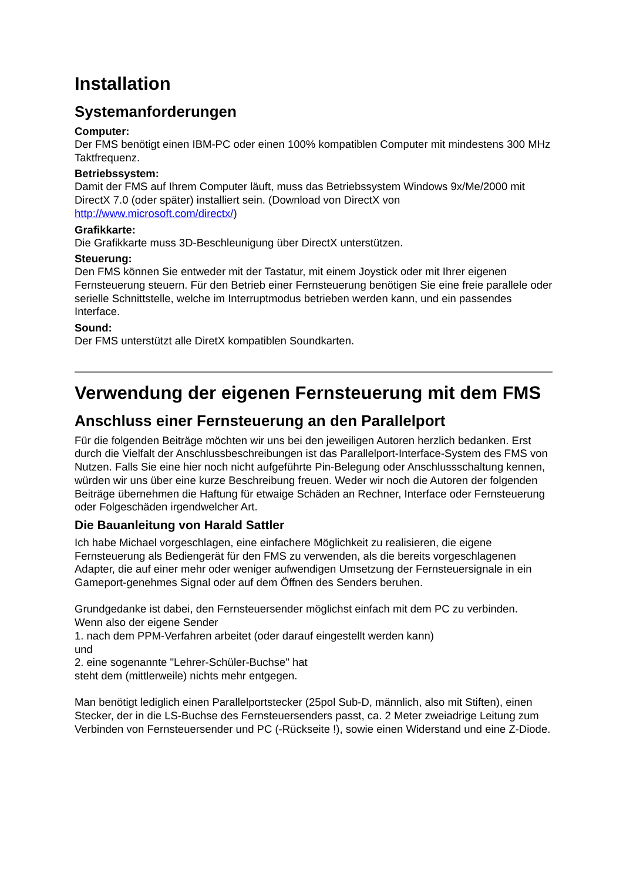Installation
Systemanforderungen
Computer:
Der FMS benötigt einen IBM-PC oder einen 100% kompatiblen Computer mit mindestens 300 MHz Taktfrequenz.
Betriebssystem:
Damit der FMS auf Ihrem Computer läuft, muss das Betriebssystem Windows 9x/Me/2000 mit DirectX 7.0 (oder später) installiert sein. (Download von DirectX von http://www.microsoft.com/directx/)
Grafikkarte:
Die Grafikkarte muss 3D-Beschleunigung über DirectX unterstützen.
Steuerung:
Den FMS können Sie entweder mit der Tastatur, mit einem Joystick oder mit Ihrer eigenen Fernsteuerung steuern. Für den Betrieb einer Fernsteuerung benötigen Sie eine freie parallele oder serielle Schnittstelle, welche im Interruptmodus betrieben werden kann, und ein passendes Interface.
Sound:
Der FMS unterstützt alle DiretX kompatiblen Soundkarten.
Verwendung der eigenen Fernsteuerung mit dem FMS
Anschluss einer Fernsteuerung an den Parallelport
Für die folgenden Beiträge möchten wir uns bei den jeweiligen Autoren herzlich bedanken. Erst durch die Vielfalt der Anschlussbeschreibungen ist das Parallelport-Interface-System des FMS von Nutzen. Falls Sie eine hier noch nicht aufgeführte Pin-Belegung oder Anschlussschaltung kennen, würden wir uns über eine kurze Beschreibung freuen. Weder wir noch die Autoren der folgenden Beiträge übernehmen die Haftung für etwaige Schäden an Rechner, Interface oder Fernsteuerung oder Folgeschäden irgendwelcher Art.
Die Bauanleitung von Harald Sattler
Ich habe Michael vorgeschlagen, eine einfachere Möglichkeit zu realisieren, die eigene Fernsteuerung als Bediengerät für den FMS zu verwenden, als die bereits vorgeschlagenen Adapter, die auf einer mehr oder weniger aufwendigen Umsetzung der Fernsteuersignale in ein Gameport-genehmes Signal oder auf dem Öffnen des Senders beruhen.
Grundgedanke ist dabei, den Fernsteuersender möglichst einfach mit dem PC zu verbinden.
Wenn also der eigene Sender
1. nach dem PPM-Verfahren arbeitet (oder darauf eingestellt werden kann)
und
2. eine sogenannte "Lehrer-Schüler-Buchse" hat
steht dem (mittlerweile) nichts mehr entgegen.
Man benötigt lediglich einen Parallelportstecker (25pol Sub-D, männlich, also mit Stiften), einen Stecker, der in die LS-Buchse des Fernsteuersenders passt, ca. 2 Meter zweiadrige Leitung zum Verbinden von Fernsteuersender und PC (-Rückseite !), sowie einen Widerstand und eine Z-Diode.